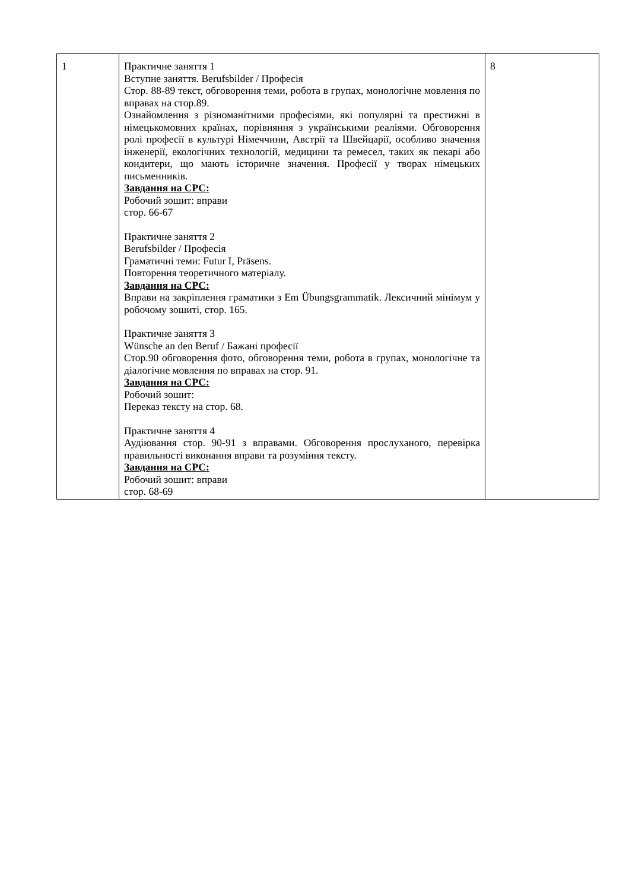| 1 | Практичне заняття 1 Вступне заняття. Berufsbilder / Професія Стор. 88-89 текст, обговорення теми, робота в групах, монологічне мовлення по вправах на стор.89. Ознайомлення з різноманітними професіями, які популярні та престижні в німецькомовних країнах, порівняння з українськими реаліями. Обговорення ролі професії в культурі Німеччини, Австрії та Швейцарії, особливо значення інженерії, екологічних технологій, медицини та ремесел, таких як пекарі або кондитери, що мають історичне значення. Професії у творах німецьких письменників. Завдання на СРС: Робочий зошит: вправи стор. 66-67 Практичне заняття 2 Berufsbilder / Професія Граматичні теми: Futur I, Präsens. Повторення теоретичного матеріалу. Завдання на СРС: Вправи на закріплення граматики з Em Übungsgrammatik. Лексичний мінімум у робочому зошиті, стор. 165. Практичне заняття 3 Wünsche an den Beruf / Бажані професії Стор.90 обговорення фото, обговорення теми, робота в групах, монологічне та діалогічне мовлення по вправах на стор. 91. Завдання на СРС: Робочий зошит: Переказ тексту на стор. 68. Практичне заняття 4 Аудіювання стор. 90-91 з вправами. Обговорення прослуханого, перевірка правильності виконання вправи та розуміння тексту. Завдання на СРС: Робочий зошит: вправи стор. 68-69 | 8 |